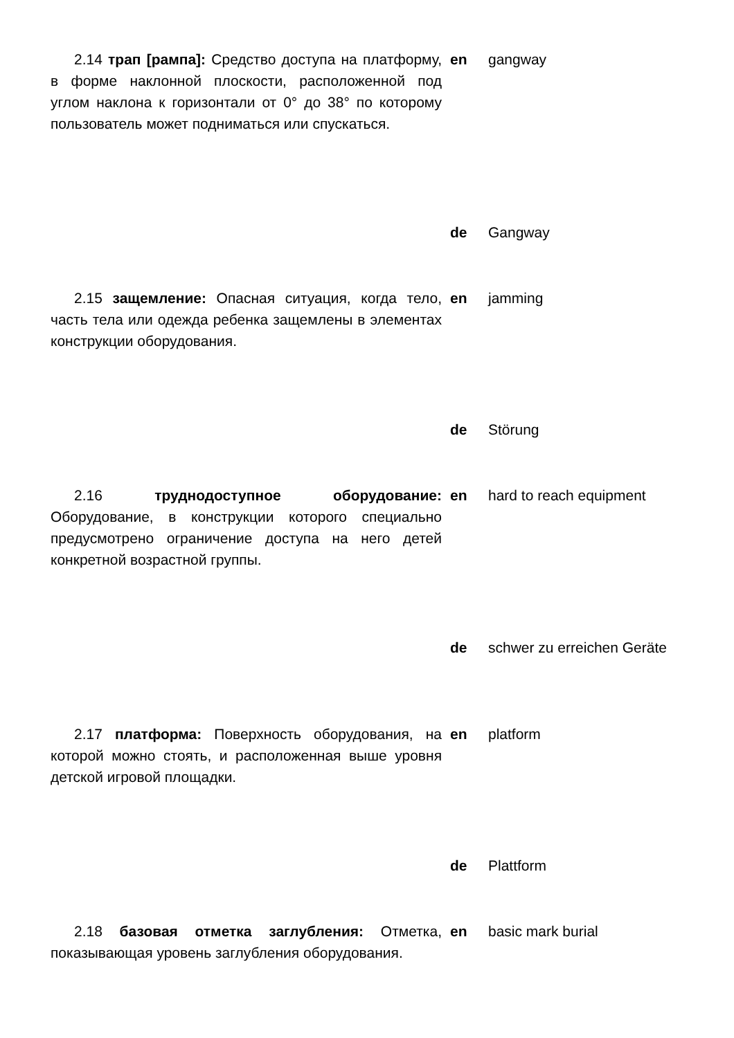| 2.14 трап [рампа]: Средство доступа на платформу, в форме наклонной плоскости, расположенной под углом наклона к горизонтали от 0° до 38° по которому пользователь может подниматься или спускаться. | en | gangway |
| | de | Gangway |
| 2.15 защемление: Опасная ситуация, когда тело, часть тела или одежда ребенка защемлены в элементах конструкции оборудования. | en | jamming |
| | de | Störung |
| 2.16 труднодоступное оборудование: Оборудование, в конструкции которого специально предусмотрено ограничение доступа на него детей конкретной возрастной группы. | en | hard to reach equipment |
| | de | schwer zu erreichen Geräte |
| 2.17 платформа: Поверхность оборудования, на которой можно стоять, и расположенная выше уровня детской игровой площадки. | en | platform |
| | de | Plattform |
| 2.18 базовая отметка заглубления: Отметка, показывающая уровень заглубления оборудования. | en | basic mark burial |